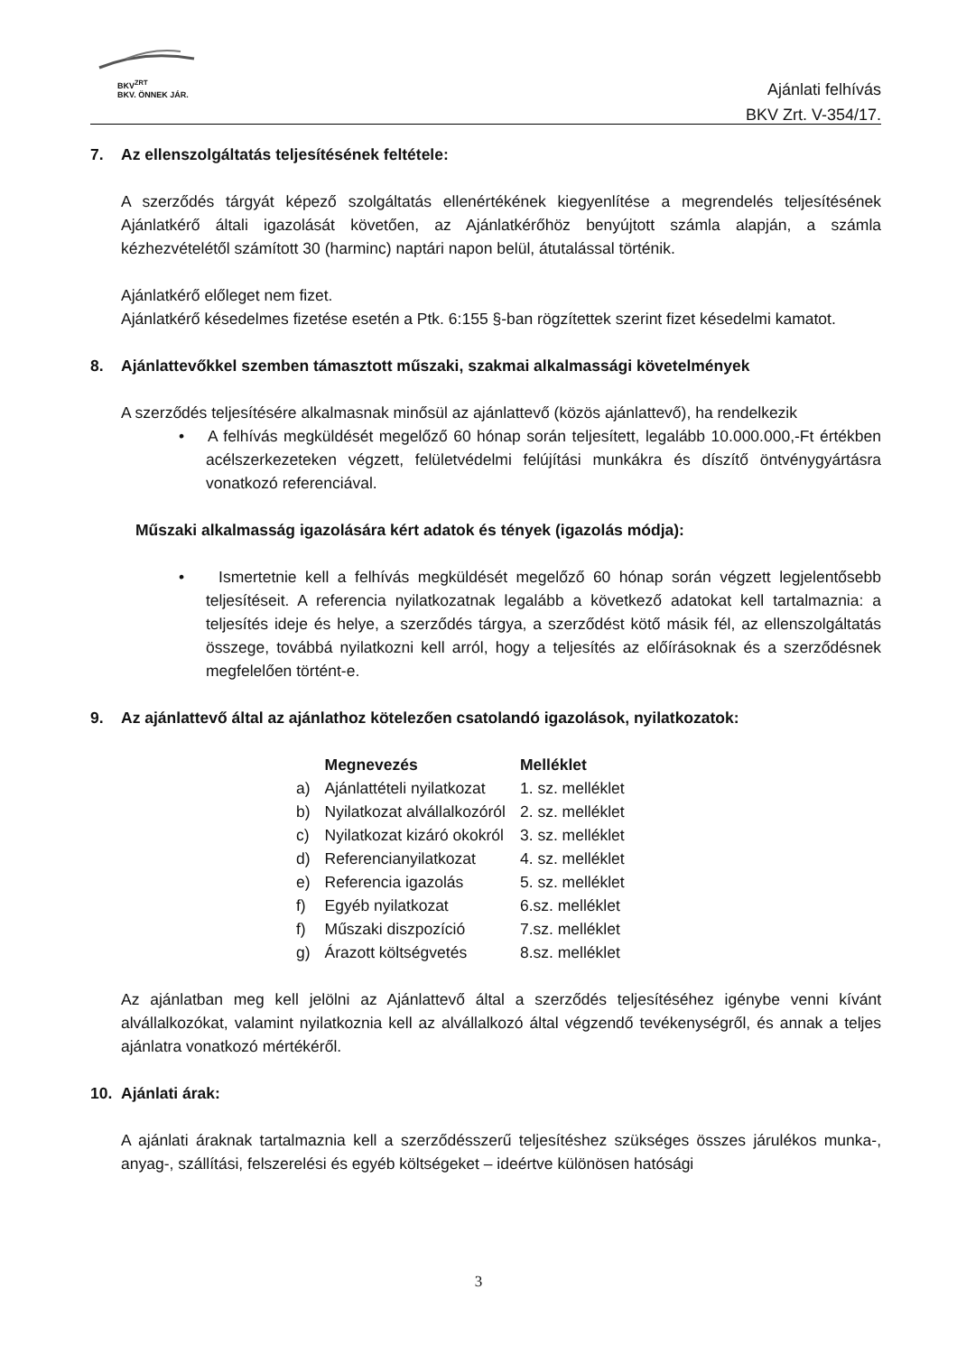BKV<sup>ZRT</sup>
BKV. ÖNNEK JÁR.
Ajánlati felhívás
BKV Zrt. V-354/17.
7. Az ellenszolgáltatás teljesítésének feltétele:
A szerződés tárgyát képező szolgáltatás ellenértékének kiegyenlítése a megrendelés teljesítésének Ajánlatkérő általi igazolását követően, az Ajánlatkérőhöz benyújtott számla alapján, a számla kézhezvételétől számított 30 (harminc) naptári napon belül, átutalással történik.
Ajánlatkérő előleget nem fizet.
Ajánlatkérő késedelmes fizetése esetén a Ptk. 6:155 §-ban rögzítettek szerint fizet késedelmi kamatot.
8. Ajánlattevőkkel szemben támasztott műszaki, szakmai alkalmassági követelmények
A szerződés teljesítésére alkalmasnak minősül az ajánlattevő (közös ajánlattevő), ha rendelkezik
• A felhívás megküldését megelőző 60 hónap során teljesített, legalább 10.000.000,-Ft értékben acélszerkezeteken végzett, felületvédelmi felújítási munkákra és díszítő öntvénygyártásra vonatkozó referenciával.
Műszaki alkalmasság igazolására kért adatok és tények (igazolás módja):
• Ismertetnie kell a felhívás megküldését megelőző 60 hónap során végzett legjelentősebb teljesítéseit. A referencia nyilatkozatnak legalább a következő adatokat kell tartalmaznia: a teljesítés ideje és helye, a szerződés tárgya, a szerződést kötő másik fél, az ellenszolgáltatás összege, továbbá nyilatkozni kell arról, hogy a teljesítés az előírásoknak és a szerződésnek megfelelően történt-e.
9. Az ajánlattevő által az ajánlathoz kötelezően csatolandó igazolások, nyilatkozatok:
| | Megnevezés | Melléklet |
| --- | --- | --- |
| a) | Ajánlattételi nyilatkozat | 1. sz. melléklet |
| b) | Nyilatkozat alvállalkozóról | 2. sz. melléklet |
| c) | Nyilatkozat kizáró okokról | 3. sz. melléklet |
| d) | Referencianyilatkozat | 4. sz. melléklet |
| e) | Referencia igazolás | 5. sz. melléklet |
| f) | Egyéb nyilatkozat | 6.sz. melléklet |
| f) | Műszaki diszpozíció | 7.sz. melléklet |
| g) | Árazott költségvetés | 8.sz. melléklet |
Az ajánlatban meg kell jelölni az Ajánlattevő által a szerződés teljesítéséhez igénybe venni kívánt alvállalkozókat, valamint nyilatkoznia kell az alvállalkozó által végzendő tevékenységről, és annak a teljes ajánlatra vonatkozó mértékéről.
10. Ajánlati árak:
A ajánlati áraknak tartalmaznia kell a szerződésszerű teljesítéshez szükséges összes járulékos munka-, anyag-, szállítási, felszerelési és egyéb költségeket – ideértve különösen hatósági
3